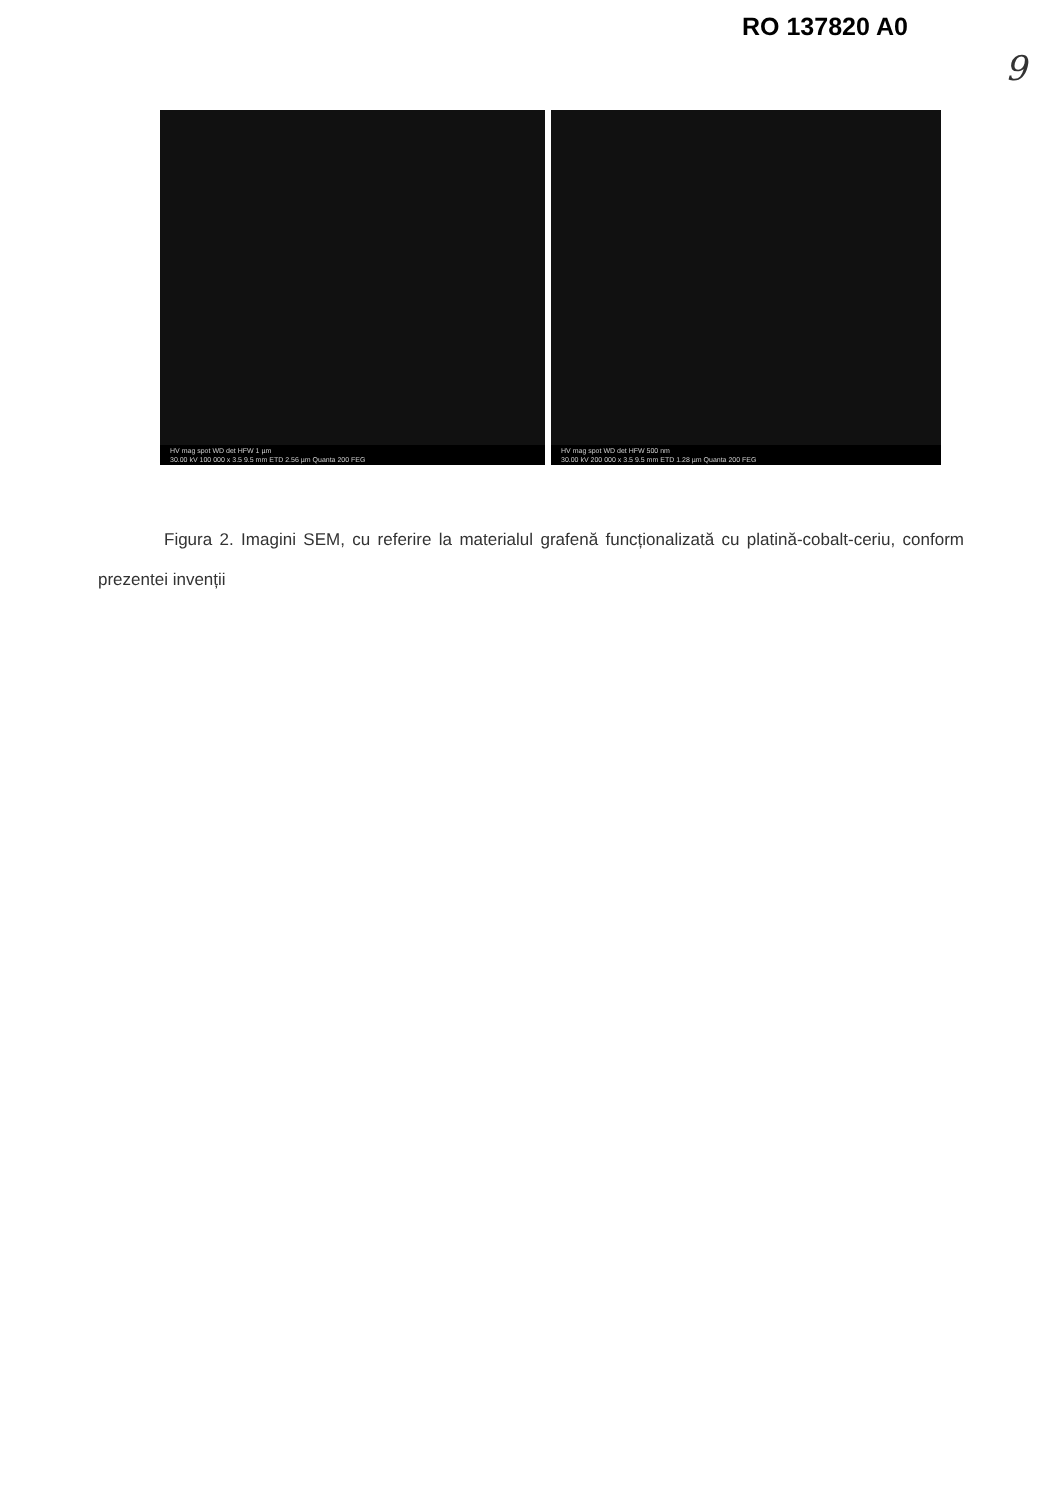RO 137820 A0
9
HV mag spot WD det HFW 1 µm
30.00 kV 100 000 x 3.5 9.5 mm ETD 2.56 µm Quanta 200 FEG
HV mag spot WD det HFW 500 nm
30.00 kV 200 000 x 3.5 9.5 mm ETD 1.28 µm Quanta 200 FEG
Figura 2. Imagini SEM, cu referire la materialul grafenă funcționalizată cu platină-cobalt-ceriu, conform prezentei invenții